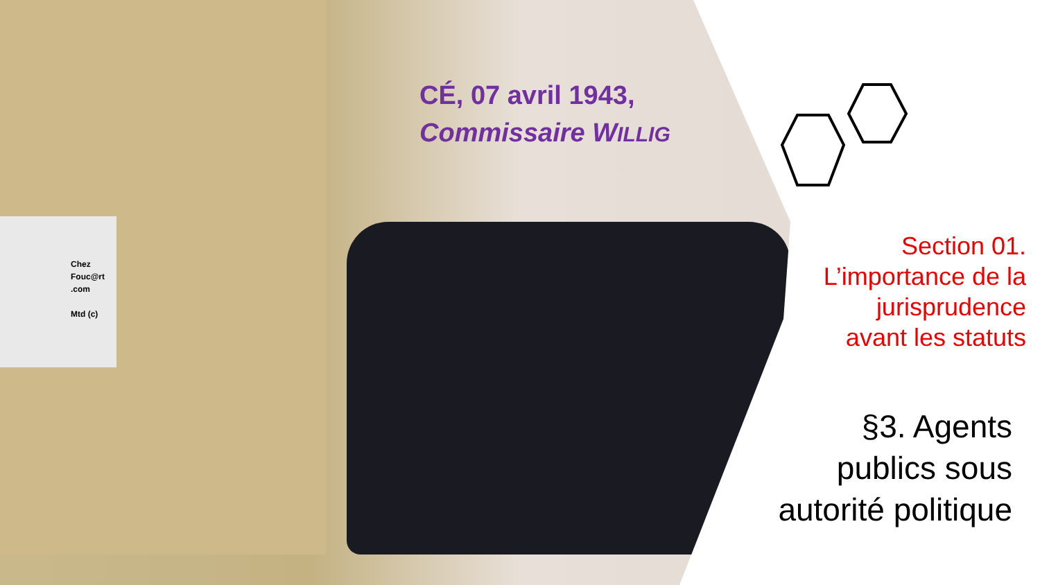Chez
Fouc@rt
.com
Mtd (c)
CÉ, 07 avril 1943,
Commissaire WILLIG
Section 01.
L’importance de la
jurisprudence
avant les statuts
§3. Agents
publics sous
autorité politique